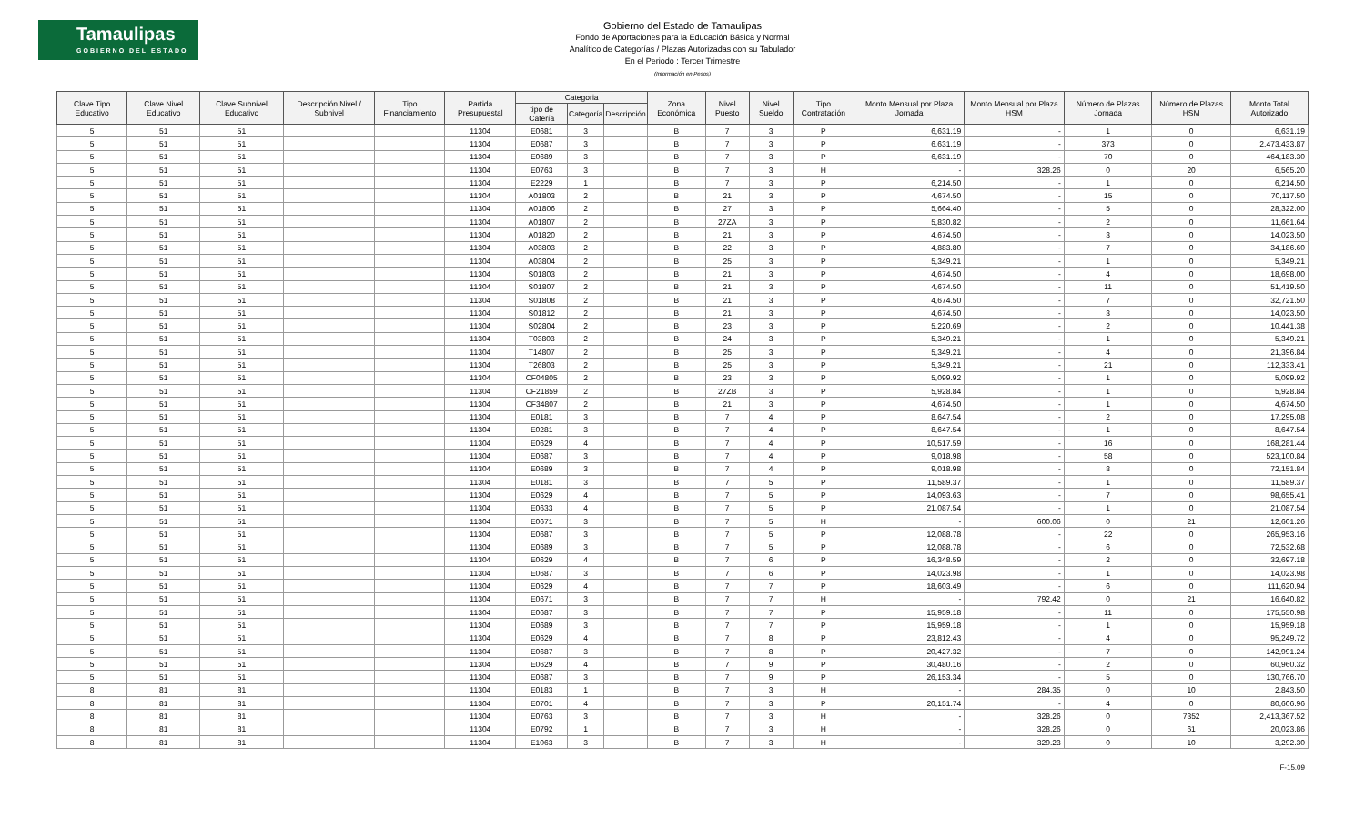Tamaulipas
GOBIERNO DEL ESTADO
Gobierno del Estado de Tamaulipas
Fondo de Aportaciones para la Educación Básica y Normal
Analítico de Categorías / Plazas Autorizadas con su Tabulador
En el Periodo : Tercer Trimestre
(Información en Pesos)
| Clave Tipo Educativo | Clave Nivel Educativo | Clave Subnivel Educativo | Descripción Nivel / Subnivel | Tipo Financiamiento | Partida Presupuestal | Categoria | | | Zona Económica | Nivel Puesto | Nivel Sueldo | Tipo Contratación | Monto Mensual por Plaza Jornada | Monto Mensual por Plaza HSM | Número de Plazas Jornada | Número de Plazas HSM | Monto Total Autorizado |
| --- | --- | --- | --- | --- | --- | --- | --- | --- | --- | --- | --- | --- | --- | --- | --- | --- | --- |
| | | | | | | tipo de Catería | Categoría | Descripción | | | | | | | | | |
| 5 | 51 | 51 | | | 11304 | E0681 | 3 | | B | 7 | 3 | P | 6,631.19 | - | 1 | 0 | 6,631.19 |
| 5 | 51 | 51 | | | 11304 | E0687 | 3 | | B | 7 | 3 | P | 6,631.19 | - | 373 | 0 | 2,473,433.87 |
| 5 | 51 | 51 | | | 11304 | E0689 | 3 | | B | 7 | 3 | P | 6,631.19 | - | 70 | 0 | 464,183.30 |
| 5 | 51 | 51 | | | 11304 | E0763 | 3 | | B | 7 | 3 | H | - | 328.26 | 0 | 20 | 6,565.20 |
| 5 | 51 | 51 | | | 11304 | E2229 | 1 | | B | 7 | 3 | P | 6,214.50 | - | 1 | 0 | 6,214.50 |
| 5 | 51 | 51 | | | 11304 | A01803 | 2 | | B | 21 | 3 | P | 4,674.50 | - | 15 | 0 | 70,117.50 |
| 5 | 51 | 51 | | | 11304 | A01806 | 2 | | B | 27 | 3 | P | 5,664.40 | - | 5 | 0 | 28,322.00 |
| 5 | 51 | 51 | | | 11304 | A01807 | 2 | | B | 27ZA | 3 | P | 5,830.82 | - | 2 | 0 | 11,661.64 |
| 5 | 51 | 51 | | | 11304 | A01820 | 2 | | B | 21 | 3 | P | 4,674.50 | - | 3 | 0 | 14,023.50 |
| 5 | 51 | 51 | | | 11304 | A03803 | 2 | | B | 22 | 3 | P | 4,883.80 | - | 7 | 0 | 34,186.60 |
| 5 | 51 | 51 | | | 11304 | A03804 | 2 | | B | 25 | 3 | P | 5,349.21 | - | 1 | 0 | 5,349.21 |
| 5 | 51 | 51 | | | 11304 | S01803 | 2 | | B | 21 | 3 | P | 4,674.50 | - | 4 | 0 | 18,698.00 |
| 5 | 51 | 51 | | | 11304 | S01807 | 2 | | B | 21 | 3 | P | 4,674.50 | - | 11 | 0 | 51,419.50 |
| 5 | 51 | 51 | | | 11304 | S01808 | 2 | | B | 21 | 3 | P | 4,674.50 | - | 7 | 0 | 32,721.50 |
| 5 | 51 | 51 | | | 11304 | S01812 | 2 | | B | 21 | 3 | P | 4,674.50 | - | 3 | 0 | 14,023.50 |
| 5 | 51 | 51 | | | 11304 | S02804 | 2 | | B | 23 | 3 | P | 5,220.69 | - | 2 | 0 | 10,441.38 |
| 5 | 51 | 51 | | | 11304 | T03803 | 2 | | B | 24 | 3 | P | 5,349.21 | - | 1 | 0 | 5,349.21 |
| 5 | 51 | 51 | | | 11304 | T14807 | 2 | | B | 25 | 3 | P | 5,349.21 | - | 4 | 0 | 21,396.84 |
| 5 | 51 | 51 | | | 11304 | T26803 | 2 | | B | 25 | 3 | P | 5,349.21 | - | 21 | 0 | 112,333.41 |
| 5 | 51 | 51 | | | 11304 | CF04805 | 2 | | B | 23 | 3 | P | 5,099.92 | - | 1 | 0 | 5,099.92 |
| 5 | 51 | 51 | | | 11304 | CF21859 | 2 | | B | 27ZB | 3 | P | 5,928.84 | - | 1 | 0 | 5,928.84 |
| 5 | 51 | 51 | | | 11304 | CF34807 | 2 | | B | 21 | 3 | P | 4,674.50 | - | 1 | 0 | 4,674.50 |
| 5 | 51 | 51 | | | 11304 | E0181 | 3 | | B | 7 | 4 | P | 8,647.54 | - | 2 | 0 | 17,295.08 |
| 5 | 51 | 51 | | | 11304 | E0281 | 3 | | B | 7 | 4 | P | 8,647.54 | - | 1 | 0 | 8,647.54 |
| 5 | 51 | 51 | | | 11304 | E0629 | 4 | | B | 7 | 4 | P | 10,517.59 | - | 16 | 0 | 168,281.44 |
| 5 | 51 | 51 | | | 11304 | E0687 | 3 | | B | 7 | 4 | P | 9,018.98 | - | 58 | 0 | 523,100.84 |
| 5 | 51 | 51 | | | 11304 | E0689 | 3 | | B | 7 | 4 | P | 9,018.98 | - | 8 | 0 | 72,151.84 |
| 5 | 51 | 51 | | | 11304 | E0181 | 3 | | B | 7 | 5 | P | 11,589.37 | - | 1 | 0 | 11,589.37 |
| 5 | 51 | 51 | | | 11304 | E0629 | 4 | | B | 7 | 5 | P | 14,093.63 | - | 7 | 0 | 98,655.41 |
| 5 | 51 | 51 | | | 11304 | E0633 | 4 | | B | 7 | 5 | P | 21,087.54 | - | 1 | 0 | 21,087.54 |
| 5 | 51 | 51 | | | 11304 | E0671 | 3 | | B | 7 | 5 | H | - | 600.06 | 0 | 21 | 12,601.26 |
| 5 | 51 | 51 | | | 11304 | E0687 | 3 | | B | 7 | 5 | P | 12,088.78 | - | 22 | 0 | 265,953.16 |
| 5 | 51 | 51 | | | 11304 | E0689 | 3 | | B | 7 | 5 | P | 12,088.78 | - | 6 | 0 | 72,532.68 |
| 5 | 51 | 51 | | | 11304 | E0629 | 4 | | B | 7 | 6 | P | 16,348.59 | - | 2 | 0 | 32,697.18 |
| 5 | 51 | 51 | | | 11304 | E0687 | 3 | | B | 7 | 6 | P | 14,023.98 | - | 1 | 0 | 14,023.98 |
| 5 | 51 | 51 | | | 11304 | E0629 | 4 | | B | 7 | 7 | P | 18,603.49 | - | 6 | 0 | 111,620.94 |
| 5 | 51 | 51 | | | 11304 | E0671 | 3 | | B | 7 | 7 | H | - | 792.42 | 0 | 21 | 16,640.82 |
| 5 | 51 | 51 | | | 11304 | E0687 | 3 | | B | 7 | 7 | P | 15,959.18 | - | 11 | 0 | 175,550.98 |
| 5 | 51 | 51 | | | 11304 | E0689 | 3 | | B | 7 | 7 | P | 15,959.18 | - | 1 | 0 | 15,959.18 |
| 5 | 51 | 51 | | | 11304 | E0629 | 4 | | B | 7 | 8 | P | 23,812.43 | - | 4 | 0 | 95,249.72 |
| 5 | 51 | 51 | | | 11304 | E0687 | 3 | | B | 7 | 8 | P | 20,427.32 | - | 7 | 0 | 142,991.24 |
| 5 | 51 | 51 | | | 11304 | E0629 | 4 | | B | 7 | 9 | P | 30,480.16 | - | 2 | 0 | 60,960.32 |
| 5 | 51 | 51 | | | 11304 | E0687 | 3 | | B | 7 | 9 | P | 26,153.34 | - | 5 | 0 | 130,766.70 |
| 8 | 81 | 81 | | | 11304 | E0183 | 1 | | B | 7 | 3 | H | - | 284.35 | 0 | 10 | 2,843.50 |
| 8 | 81 | 81 | | | 11304 | E0701 | 4 | | B | 7 | 3 | P | 20,151.74 | - | 4 | 0 | 80,606.96 |
| 8 | 81 | 81 | | | 11304 | E0763 | 3 | | B | 7 | 3 | H | - | 328.26 | 0 | 7352 | 2,413,367.52 |
| 8 | 81 | 81 | | | 11304 | E0792 | 1 | | B | 7 | 3 | H | - | 328.26 | 0 | 61 | 20,023.86 |
| 8 | 81 | 81 | | | 11304 | E1063 | 3 | | B | 7 | 3 | H | - | 329.23 | 0 | 10 | 3,292.30 |
F-15.09